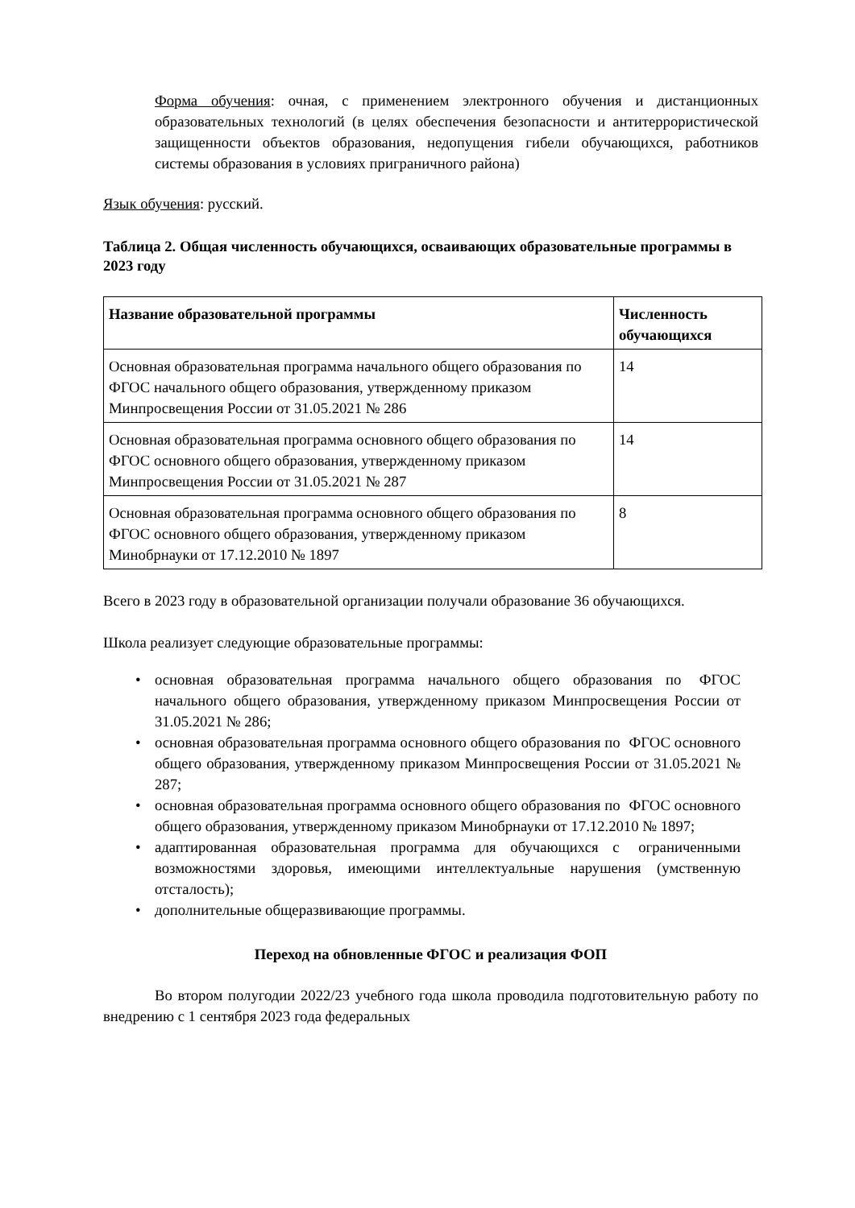Форма обучения: очная, с применением электронного обучения и дистанционных образовательных технологий (в целях обеспечения безопасности и антитеррористической защищенности объектов образования, недопущения гибели обучающихся, работников системы образования в условиях приграничного района)
Язык обучения: русский.
Таблица 2. Общая численность обучающихся, осваивающих образовательные программы в 2023 году
| Название образовательной программы | Численность обучающихся |
| --- | --- |
| Основная образовательная программа начального общего образования по ФГОС начального общего образования, утвержденному приказом Минпросвещения России от 31.05.2021 № 286 | 14 |
| Основная образовательная программа основного общего образования по ФГОС основного общего образования, утвержденному приказом Минпросвещения России от 31.05.2021 № 287 | 14 |
| Основная образовательная программа основного общего образования по ФГОС основного общего образования, утвержденному приказом Минобрнауки от 17.12.2010 № 1897 | 8 |
Всего в 2023 году в образовательной организации получали образование 36 обучающихся.
Школа реализует следующие образовательные программы:
• основная образовательная программа начального общего образования по ФГОС начального общего образования, утвержденному приказом Минпросвещения России от 31.05.2021 № 286;
• основная образовательная программа основного общего образования по ФГОС основного общего образования, утвержденному приказом Минпросвещения России от 31.05.2021 № 287;
• основная образовательная программа основного общего образования по ФГОС основного общего образования, утвержденному приказом Минобрнауки от 17.12.2010 № 1897;
• адаптированная образовательная программа для обучающихся с ограниченными возможностями здоровья, имеющими интеллектуальные нарушения (умственную отсталость);
• дополнительные общеразвивающие программы.
Переход на обновленные ФГОС и реализация ФОП
Во втором полугодии 2022/23 учебного года школа проводила подготовительную работу по внедрению с 1 сентября 2023 года федеральных